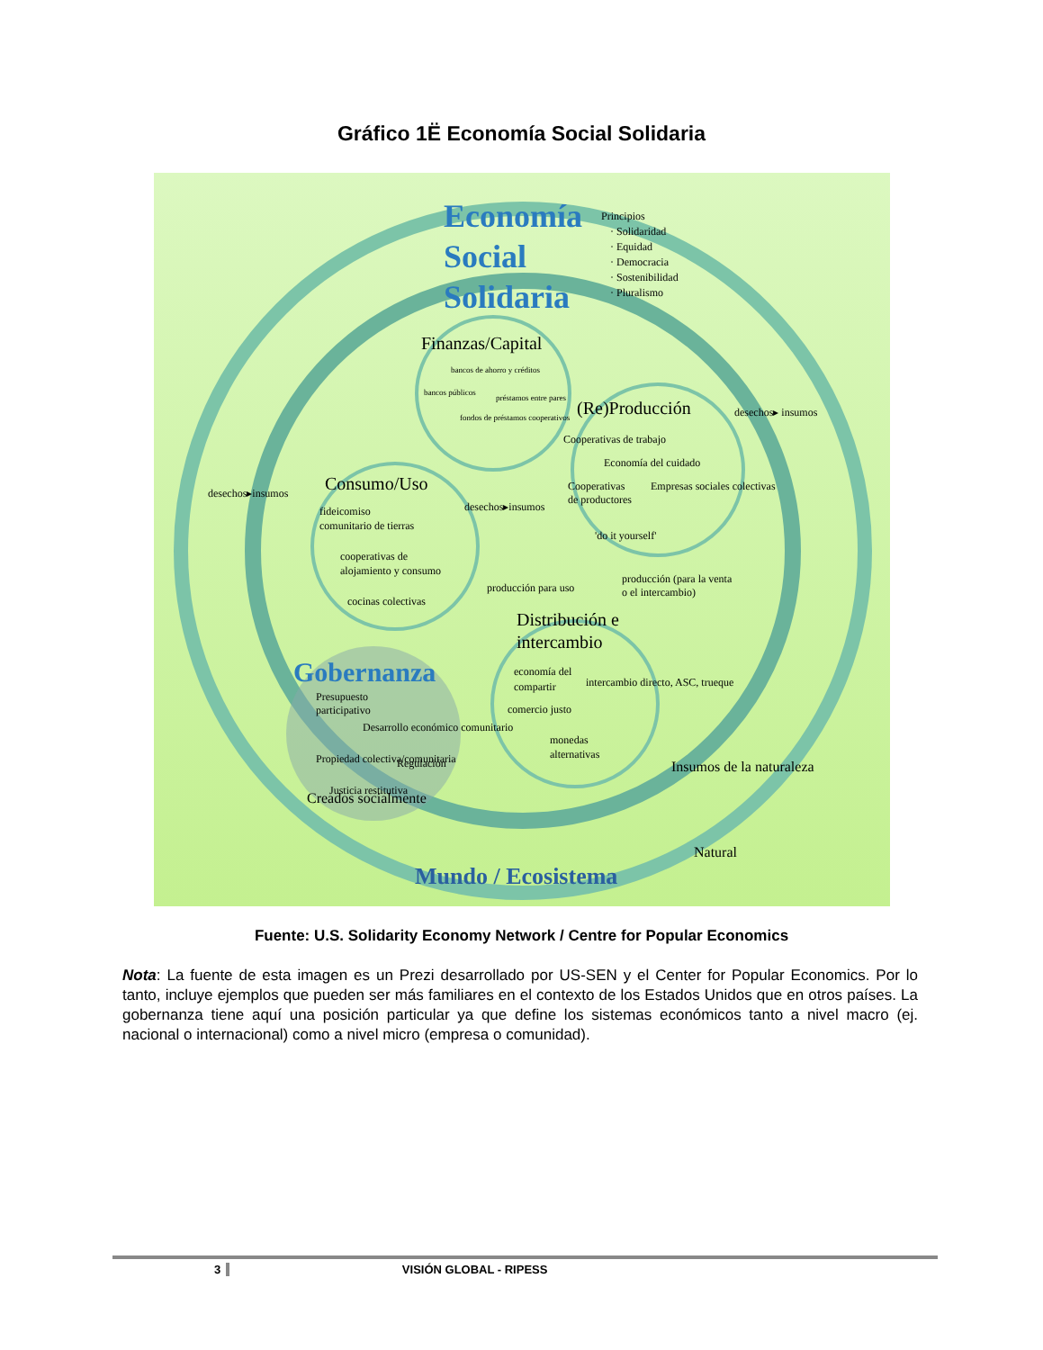Gráfico 1Ë Economía Social Solidaria
Economía
Social
Solidaria
Principios
· Solidaridad
· Equidad
· Democracia
· Sostenibilidad
· Pluralismo
Finanzas/Capital
(Re)Producción
Consumo/Uso
Distribución e
intercambio
bancos de ahorro y créditos
bancos públicos
préstamos entre pares
fondos de préstamos cooperativos
Cooperativas de trabajo
Economía del cuidado
Cooperativas
de productores
Empresas sociales colectivas
'do it yourself'
desechos▸insumos
desechos▸insumos
desechos▸ insumos
fideicomiso
comunitario de tierras
cooperativas de
alojamiento y consumo
cocinas colectivas
producción para uso
producción (para la venta
o el intercambio)
economía del
compartir
intercambio directo, ASC, trueque
comercio justo
monedas
alternativas
Presupuesto
participativo
Desarrollo económico comunitario
Propiedad colectiva/comunitaria
Regulación
Justicia restitutiva
Gobernanza
Insumos de la naturaleza
Creados socialmente
Natural
Mundo / Ecosistema
Fuente: U.S. Solidarity Economy Network / Centre for Popular Economics
Nota: La fuente de esta imagen es un Prezi desarrollado por US-SEN y el Center for Popular Economics. Por lo tanto, incluye ejemplos que pueden ser más familiares en el contexto de los Estados Unidos que en otros países. La gobernanza tiene aquí una posición particular ya que define los sistemas económicos tanto a nivel macro (ej. nacional o internacional) como a nivel micro (empresa o comunidad).
3 VISIÓN GLOBAL - RIPESS